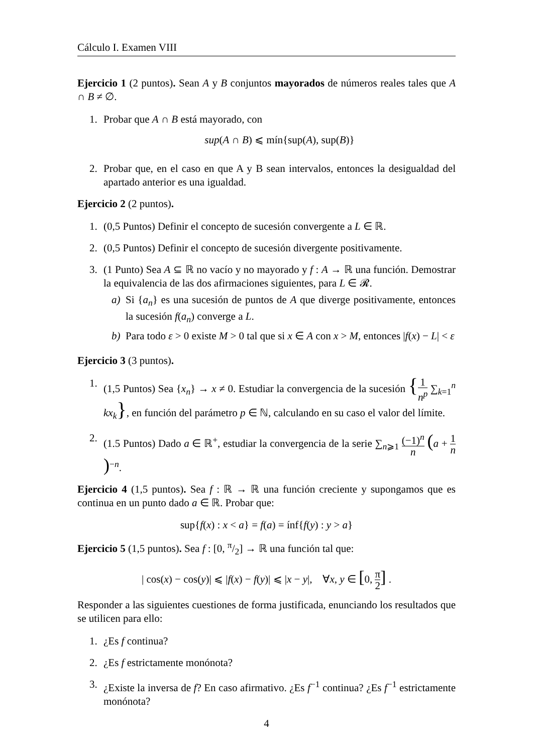Cálculo I. Examen VIII
Ejercicio 1 (2 puntos). Sean A y B conjuntos mayorados de números reales tales que A ∩ B ≠ ∅.
1. Probar que A ∩ B está mayorado, con
sup(A ∩ B) ⩽ mín{sup(A), sup(B)}
2. Probar que, en el caso en que A y B sean intervalos, entonces la desigualdad del apartado anterior es una igualdad.
Ejercicio 2 (2 puntos).
1. (0,5 Puntos) Definir el concepto de sucesión convergente a L ∈ ℝ.
2. (0,5 Puntos) Definir el concepto de sucesión divergente positivamente.
3. (1 Punto) Sea A ⊆ ℝ no vacío y no mayorado y f : A → ℝ una función. Demostrar la equivalencia de las dos afirmaciones siguientes, para L ∈ 𝓡.
a) Si {a<sub>n</sub>} es una sucesión de puntos de A que diverge positivamente, entonces la sucesión f(a<sub>n</sub>) converge a L.
b) Para todo ε > 0 existe M > 0 tal que si x ∈ A con x > M, entonces |f(x) − L| < ε
Ejercicio 3 (3 puntos).
1. (1,5 Puntos) Sea {x<sub>n</sub>} → x ≠ 0. Estudiar la convergencia de la sucesión {1 n<sup>p</sup> ∑<sub>k=1</sub><sup>n</sup> kx<sub>k</sub>}, en función del parámetro p ∈ ℕ, calculando en su caso el valor del límite.
2. (1.5 Puntos) Dado a ∈ ℝ<sup>+</sup>, estudiar la convergencia de la serie ∑<sub>n⩾1</sub> (−1)<sup>n</sup> n (a + 1 n)<sup>−n</sup>.
Ejercicio 4 (1,5 puntos). Sea f : ℝ → ℝ una función creciente y supongamos que es continua en un punto dado a ∈ ℝ. Probar que:
sup{f(x) : x < a} = f(a) = ínf{f(y) : y > a}
Ejercicio 5 (1,5 puntos). Sea f : [0, π/2] → ℝ una función tal que:
| cos(x) − cos(y)| ⩽ |f(x) − f(y)| ⩽ |x − y|, ∀x, y ∈ [0, π 2] .
Responder a las siguientes cuestiones de forma justificada, enunciando los resultados que se utilicen para ello:
1. ¿Es f continua?
2. ¿Es f estrictamente monónota?
3. ¿Existe la inversa de f? En caso afirmativo. ¿Es f<sup>−1</sup> continua? ¿Es f<sup>−1</sup> estrictamente monónota?
4